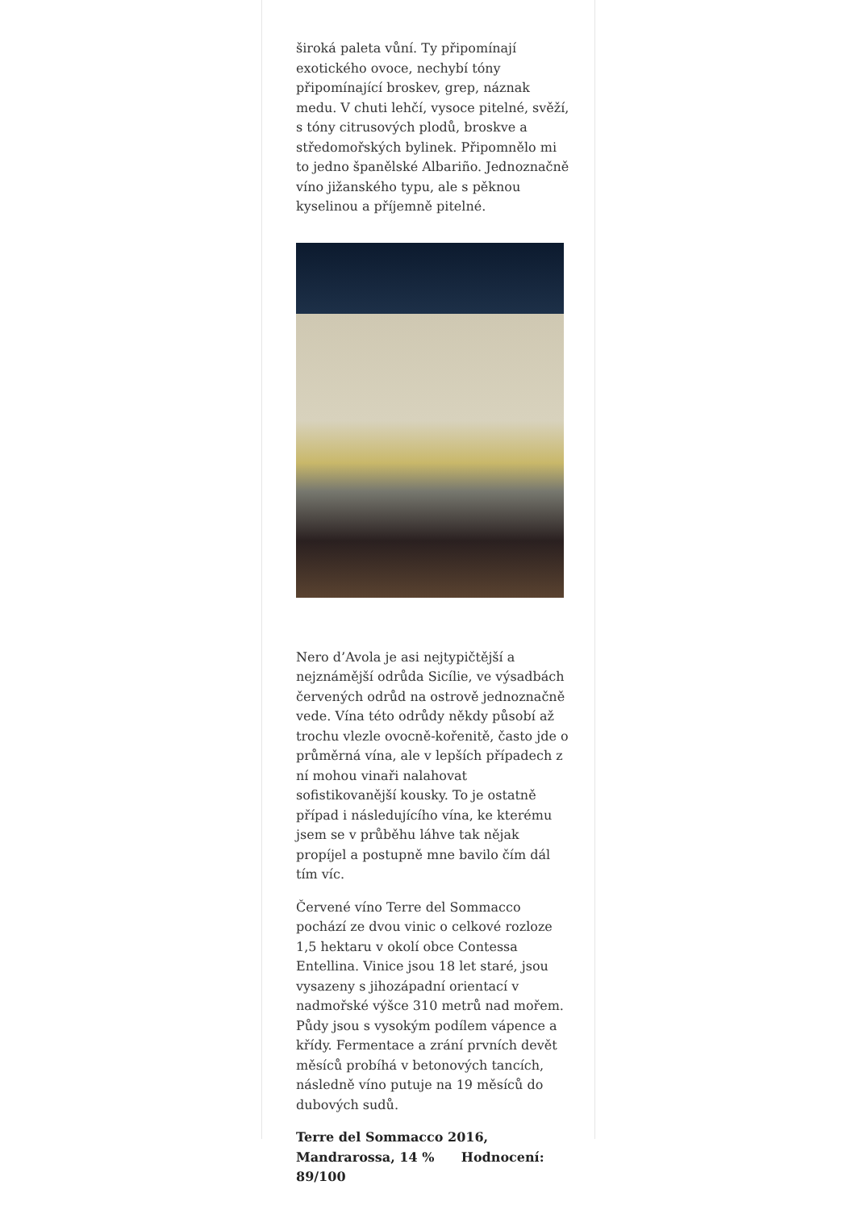široká paleta vůní. Ty připomínají exotického ovoce, nechybí tóny připomínající broskev, grep, náznak medu. V chuti lehčí, vysoce pitelné, svěží, s tóny citrusových plodů, broskve a středomořských bylinek. Připomnělo mi to jedno španělské Albariño. Jednoznačně víno jižanského typu, ale s pěknou kyselinou a příjemně pitelné.
Nero d’Avola je asi nejtypičtější a nejznámější odrůda Sicílie, ve výsadbách červených odrůd na ostrově jednoznačně vede. Vína této odrůdy někdy působí až trochu vlezle ovocně-kořenitě, často jde o průměrná vína, ale v lepších případech z ní mohou vinaři nalahovat sofistikovanější kousky. To je ostatně případ i následujícího vína, ke kterému jsem se v průběhu láhve tak nějak propíjel a postupně mne bavilo čím dál tím víc.
Červené víno Terre del Sommacco pochází ze dvou vinic o celkové rozloze 1,5 hektaru v okolí obce Contessa Entellina. Vinice jsou 18 let staré, jsou vysazeny s jihozápadní orientací v nadmořské výšce 310 metrů nad mořem. Půdy jsou s vysokým podílem vápence a křídy. Fermentace a zrání prvních devět měsíců probíhá v betonových tancích, následně víno putuje na 19 měsíců do dubových sudů.
Terre del Sommacco 2016, Mandrarossa, 14 % Hodnocení: 89/100